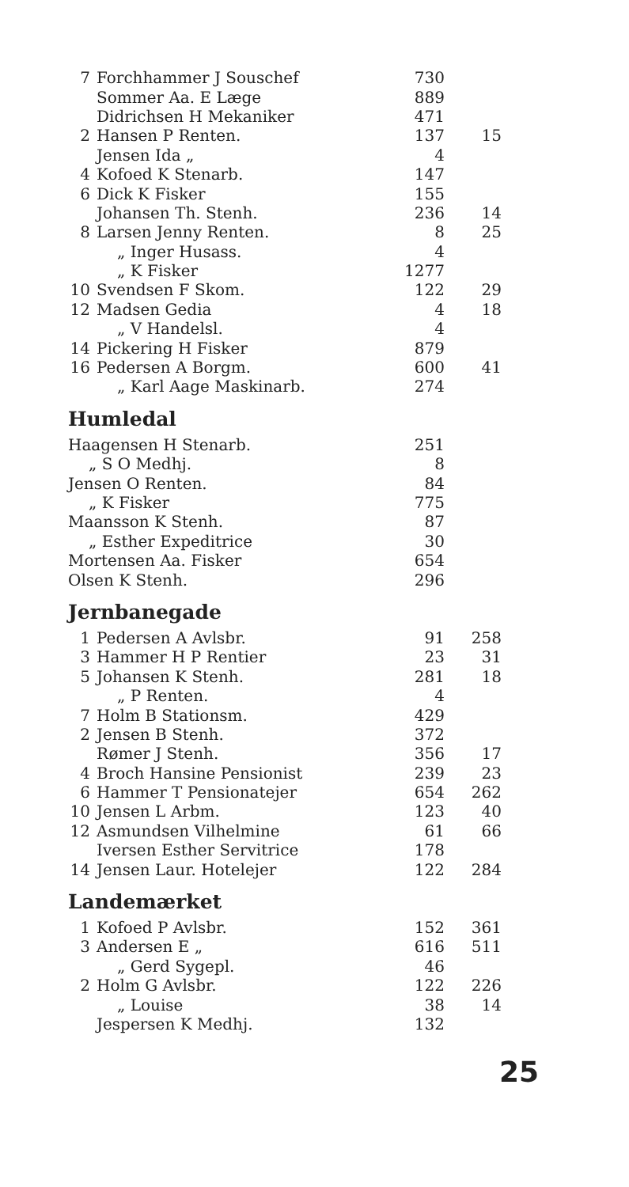| 7 | Forchhammer J Souschef | 730 | |
| | Sommer Aa. E Læge | 889 | |
| | Didrichsen H Mekaniker | 471 | |
| 2 | Hansen P Renten. | 137 | 15 |
| | Jensen Ida „ | 4 | |
| 4 | Kofoed K Stenarb. | 147 | |
| 6 | Dick K Fisker | 155 | |
| | Johansen Th. Stenh. | 236 | 14 |
| 8 | Larsen Jenny Renten. | 8 | 25 |
| | „ Inger Husass. | 4 | |
| | „ K Fisker | 1277 | |
| 10 | Svendsen F Skom. | 122 | 29 |
| 12 | Madsen Gedia | 4 | 18 |
| | „ V Handelsl. | 4 | |
| 14 | Pickering H Fisker | 879 | |
| 16 | Pedersen A Borgm. | 600 | 41 |
| | „ Karl Aage Maskinarb. | 274 | |
Humledal
| Haagensen H Stenarb. | 251 |
| „ S O Medhj. | 8 |
| Jensen O Renten. | 84 |
| „ K Fisker | 775 |
| Maansson K Stenh. | 87 |
| „ Esther Expeditrice | 30 |
| Mortensen Aa. Fisker | 654 |
| Olsen K Stenh. | 296 |
Jernbanegade
| 1 | Pedersen A Avlsbr. | 91 | 258 |
| 3 | Hammer H P Rentier | 23 | 31 |
| 5 | Johansen K Stenh. | 281 | 18 |
| | „ P Renten. | 4 | |
| 7 | Holm B Stationsm. | 429 | |
| 2 | Jensen B Stenh. | 372 | |
| | Rømer J Stenh. | 356 | 17 |
| 4 | Broch Hansine Pensionist | 239 | 23 |
| 6 | Hammer T Pensionatejer | 654 | 262 |
| 10 | Jensen L Arbm. | 123 | 40 |
| 12 | Asmundsen Vilhelmine | 61 | 66 |
| | Iversen Esther Servitrice | 178 | |
| 14 | Jensen Laur. Hotelejer | 122 | 284 |
Landemærket
| 1 | Kofoed P Avlsbr. | 152 | 361 |
| 3 | Andersen E „ | 616 | 511 |
| | „ Gerd Sygepl. | 46 | |
| 2 | Holm G Avlsbr. | 122 | 226 |
| | „ Louise | 38 | 14 |
| | Jespersen K Medhj. | 132 | |
25